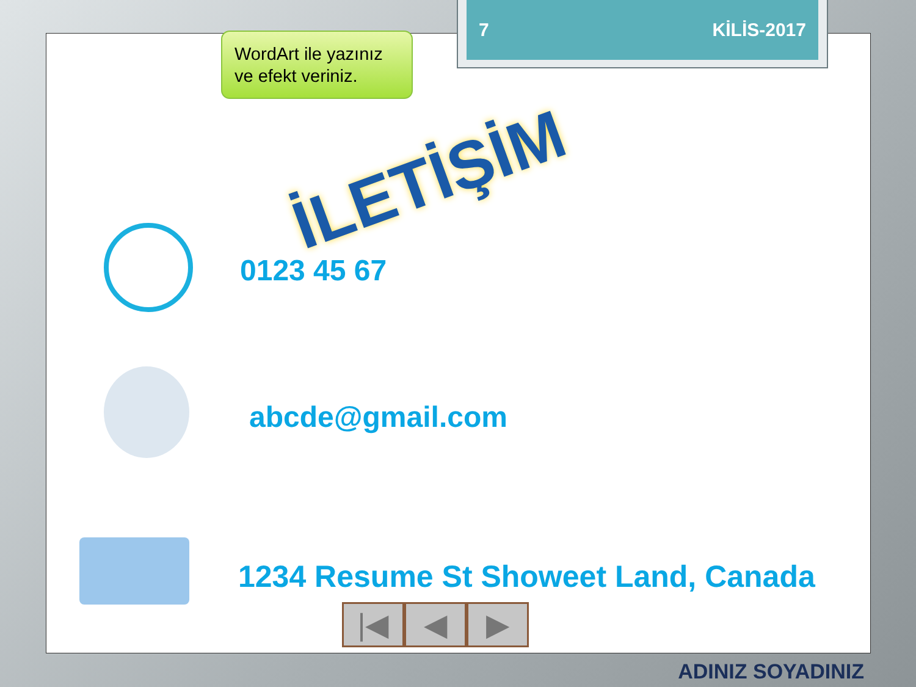7 KİLİS-2017
WordArt ile yazınız ve efekt veriniz.
İLETİŞİM
0123 45 67
abcde@gmail.com
1234 Resume St Showeet Land, Canada
|◀ ◀ ▶
ADINIZ SOYADINIZ